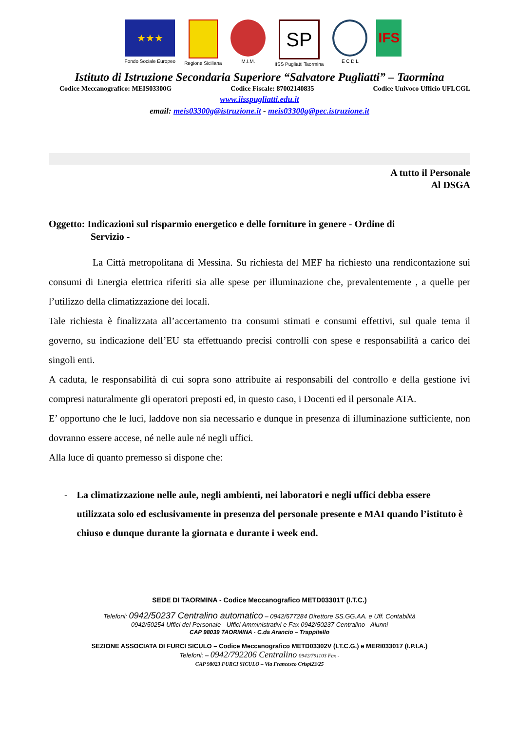★★★
Fondo Sociale Europeo
Regione Siciliana M.I.M.
SP
IISS Pugliatti Taormina
E C D L
IFS
Istituto di Istruzione Secondaria Superiore “Salvatore Pugliatti” – Taormina
Codice Meccanografico: MEIS03300G Codice Fiscale: 87002140835 Codice Univoco Ufficio UFLCGL
www.iisspugliatti.edu.it
email: meis03300g@istruzione.it - meis03300g@pec.istruzione.it
A tutto il Personale
Al DSGA
Oggetto: Indicazioni sul risparmio energetico e delle forniture in genere - Ordine di
Servizio -
La Città metropolitana di Messina. Su richiesta del MEF ha richiesto una rendicontazione sui consumi di Energia elettrica riferiti sia alle spese per illuminazione che, prevalentemente , a quelle per l’utilizzo della climatizzazione dei locali.
Tale richiesta è finalizzata all’accertamento tra consumi stimati e consumi effettivi, sul quale tema il governo, su indicazione dell’EU sta effettuando precisi controlli con spese e responsabilità a carico dei singoli enti.
A caduta, le responsabilità di cui sopra sono attribuite ai responsabili del controllo e della gestione ivi compresi naturalmente gli operatori preposti ed, in questo caso, i Docenti ed il personale ATA.
E’ opportuno che le luci, laddove non sia necessario e dunque in presenza di illuminazione sufficiente, non dovranno essere accese, né nelle aule né negli uffici.
Alla luce di quanto premesso si dispone che:
- La climatizzazione nelle aule, negli ambienti, nei laboratori e negli uffici debba essere utilizzata solo ed esclusivamente in presenza del personale presente e MAI quando l’istituto è chiuso e dunque durante la giornata e durante i week end.
SEDE DI TAORMINA - Codice Meccanografico METD03301T (I.T.C.)
Telefoni: 0942/50237 Centralino automatico – 0942/577284 Direttore SS.GG.AA. e Uff. Contabilità
0942/50254 Uffici del Personale - Uffici Amministrativi e Fax 0942/50237 Centralino - Alunni
CAP 98039 TAORMINA - C.da Arancio – Trappitello
SEZIONE ASSOCIATA DI FURCI SICULO – Codice Meccanografico METD03302V (I.T.C.G.) e MERI033017 (I.P.I.A.)
Telefoni: – 0942/792206 Centralino 0942/791103 Fax -
CAP 98023 FURCI SICULO – Via Francesco Crispi23/25